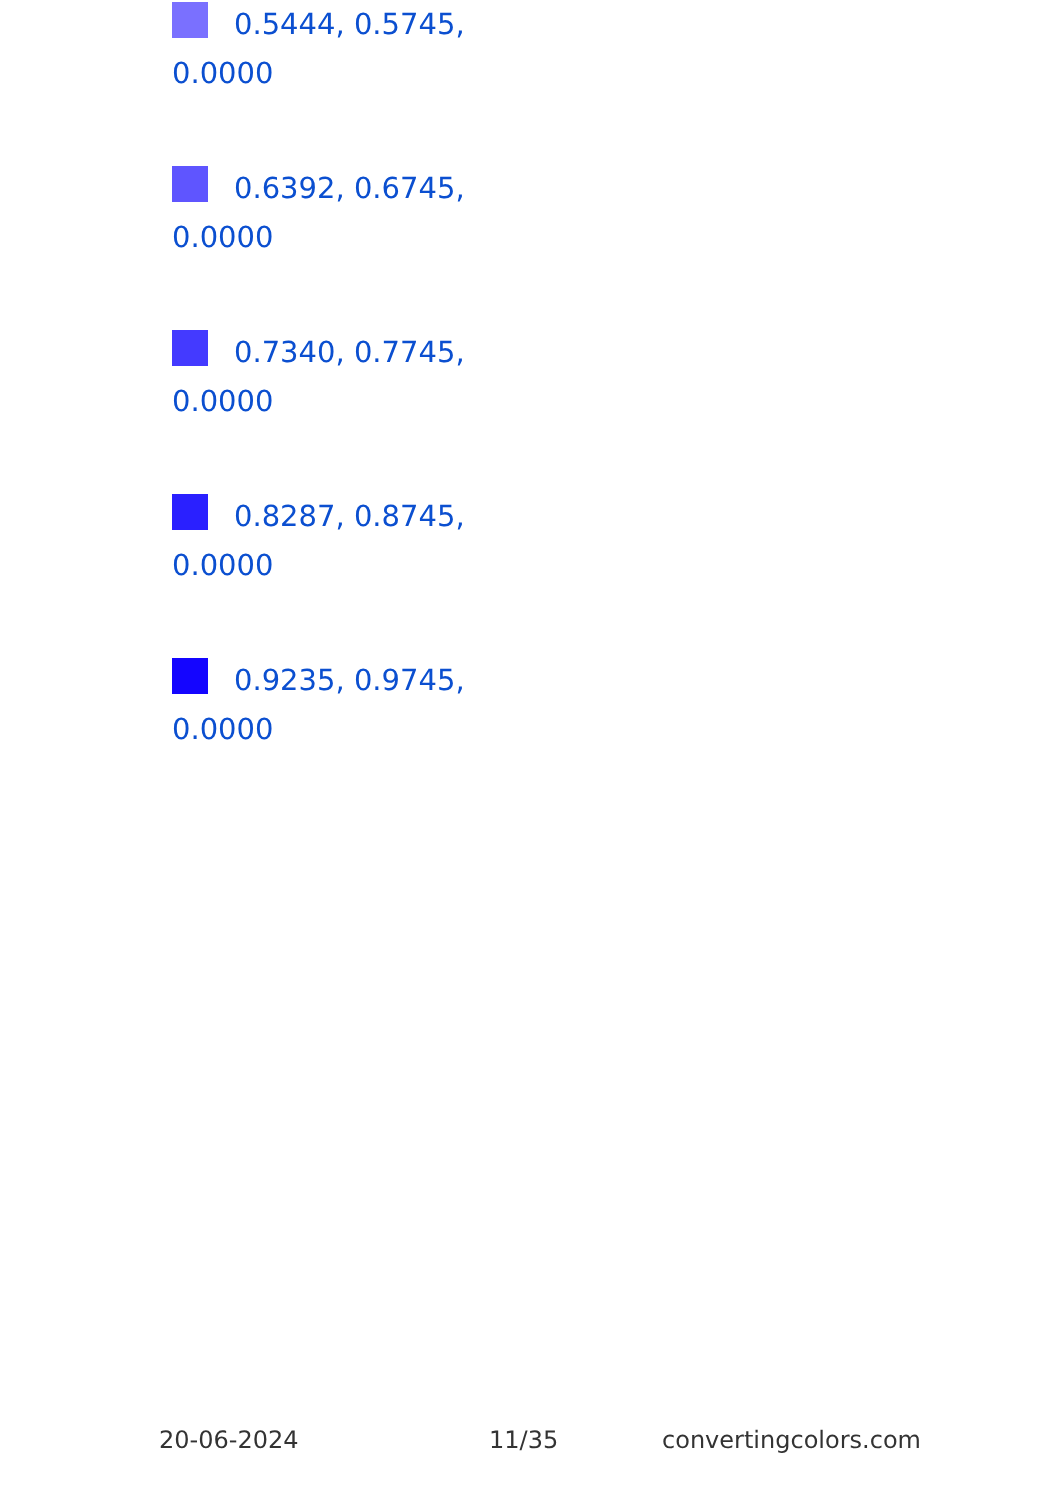0.5444, 0.5745, 0.0000
0.6392, 0.6745, 0.0000
0.7340, 0.7745, 0.0000
0.8287, 0.8745, 0.0000
0.9235, 0.9745, 0.0000
20-06-2024 11/35 convertingcolors.com